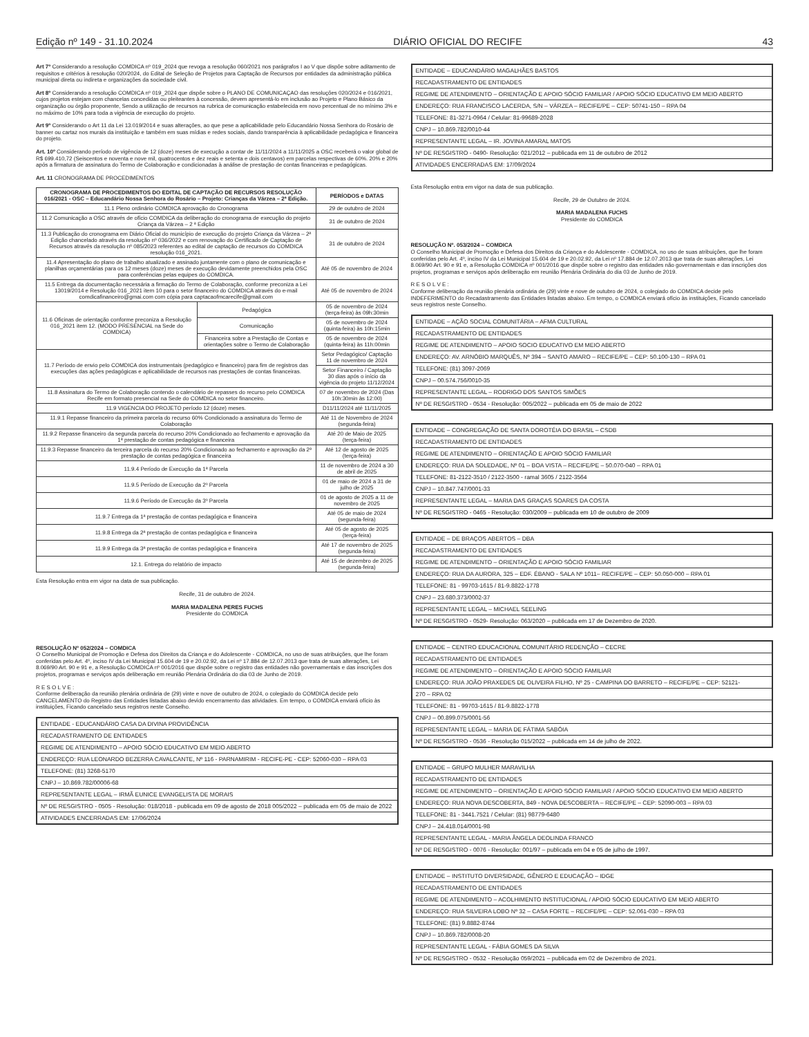Edição nº 149 - 31.10.2024 DIÁRIO OFICIAL DO RECIFE 43
Art 7º Considerando a resolução COMDICA nº 019_2024 que revoga a resolução 060/2021 nos parágrafos I ao V que dispõe sobre aditamento de requisitos e critérios à resolução 020/2024, do Edital de Seleção de Projetos para Captação de Recursos por entidades da administração pública municipal direta ou indireta e organizações da sociedade civil.
Art 8º Considerando a resolução COMDICA nº 019_2024 que dispõe sobre o PLANO DE COMUNICAÇAO das resoluções 020/2024 e 016/2021, cujos projetos estejam com chancelas concedidas ou pleiteantes à concessão, devem apresentá-lo em inclusão ao Projeto e Plano Básico da organização ou órgão proponente, Sendo a utilização de recursos na rubrica de comunicação estabelecida em novo percentual de no mínimo 3% e no máximo de 10% para toda a vigência de execução do projeto.
Art 9º Considerando o Art 11 da Lei 13.019/2014 e suas alterações, ao que pese a aplicabilidade pelo Educandário Nossa Senhora do Rosário de banner ou cartaz nos murais da instituição e também em suas mídias e redes sociais, dando transparência à aplicabilidade pedagógica e financeira do projeto.
Art. 10º Considerando período de vigência de 12 (doze) meses de execução a contar de 11/11/2024 a 11/11/2025 a OSC receberá o valor global de R$ 699.410,72 (Seiscentos e noventa e nove mil, quatrocentos e dez reais e setenta e dois centavos) em parcelas respectivas de 60%. 20% e 20% após a firmatura de assinatura do Termo de Colaboração e condicionadas à análise de prestação de contas financeiras e pedagógicas.
Art. 11 CRONOGRAMA DE PROCEDIMENTOS
| CRONOGRAMA DE PROCEDIMENTOS DO EDITAL DE CAPTAÇÃO DE RECURSOS RESOLUÇÃO 016/2021 - OSC – Educandário Nossa Senhora do Rosário – Projeto: Crianças da Várzea – 2ª Edição. | | PERÍODOS e DATAS |
| --- | --- | --- |
| 11.1 Pleno ordinário COMDICA aprovação do Cronograma | | 29 de outubro de 2024 |
| 11.2 Comunicação a OSC através de ofício COMDICA da deliberação do cronograma de execução do projeto Criança da Várzea – 2 ª Edição | | 31 de outubro de 2024 |
| 11.3 Publicação do cronograma em Diário Oficial do município de execução do projeto Criança da Várzea – 2ª Edição chancelado através da resolução nº 036/2022 e com renovação do Certificado de Captação de Recursos através da resolução nº 085/2023 referentes ao edital de captação de recursos do COMDICA resolução 016_2021. | | 31 de outubro de 2024 |
| 11.4 Apresentação do plano de trabalho atualizado e assinado juntamente com o plano de comunicação e planilhas orçamentárias para os 12 meses (doze) meses de execução devidamente preenchidos pela OSC para conferências pelas equipes do COMDICA. | | Até 05 de novembro de 2024 |
| 11.5 Entrega da documentação necessária a firmação do Termo de Colaboração, conforme preconiza a Lei 13019/2014 e Resolução 016_2021 item 10 para o setor financeiro do COMDICA através do e-mail comdicafinanceiro@gmai.com com cópia para captacaofmcarecife@gmail.com | | Até 05 de novembro de 2024 |
| 11.6 Oficinas de orientação conforme preconiza a Resolução 016_2021 item 12. (MODO PRESENCIAL na Sede do COMDICA) | Pedagógica | 05 de novembro de 2024 (terça-feira) às 09h:30min |
| | Comunicação | 05 de novembro de 2024 (quinta-feira) às 10h:15min |
| | Financeira sobre a Prestação de Contas e orientações sobre o Termo de Colaboração | 05 de novembro de 2024 (quinta-feira) às 11h:00min |
| 11.7 Período de envio pelo COMDICA dos instrumentais (pedagógico e financeiro) para fim de registros das execuções das ações pedagógicas e aplicabilidade de recursos nas prestações de contas financeiras. | | Setor Pedagógico/ Captação 11 de novembro de 2024 |
| | | Setor Financeiro / Captação 30 dias após o início da vigência do projeto 11/12/2024 |
| 11.8 Assinatura do Termo de Colaboração contendo o calendário de repasses do recurso pelo COMDICA Recife em formato presencial na Sede do COMDICA no setor financeiro. | | 07 de novembro de 2024 (Das 10h:30min às 12:00) |
| 11.9 VIGENCIA DO PROJETO período 12 (doze) meses. | | D11/11/2024 até 11/11/2025 |
| 11.9.1 Repasse financeiro da primeira parcela do recurso 60% Condicionado a assinatura do Termo de Colaboração | | Até 11 de Novembro de 2024 (segunda-feira) |
| 11.9.2 Repasse financeiro da segunda parcela do recurso 20% Condicionado ao fechamento e aprovação da 1ª prestação de contas pedagógica e financeira | | Até 20 de Maio de 2025 (terça-feira) |
| 11.9.3 Repasse financeiro da terceira parcela do recurso 20% Condicionado ao fechamento e aprovação da 2ª prestação de contas pedagógica e financeira | | Até 12 de agosto de 2025 (terça-feira) |
| 11.9.4 Período de Execução da 1ª Parcela | | 11 de novembro de 2024 a 30 de abril de 2025 |
| 11.9.5 Período de Execução da 2º Parcela | | 01 de maio de 2024 a 31 de julho de 2025 |
| 11.9.6 Período de Execução da 3º Parcela | | 01 de agosto de 2025 a 11 de novembro de 2025 |
| 11.9.7 Entrega da 1ª prestação de contas pedagógica e financeira | | Até 05 de maio de 2024 (segunda-feira) |
| 11.9.8 Entrega da 2ª prestação de contas pedagógica e financeira | | Até 05 de agosto de 2025 (terça-feira) |
| 11.9.9 Entrega da 3ª prestação de contas pedagógica e financeira | | Até 17 de novembro de 2025 (segunda-feira) |
| 12.1. Entrega do relatório de impacto | | Até 15 de dezembro de 2025 (segunda-feira) |
Esta Resolução entra em vigor na data de sua publicação.
Recife, 31 de outubro de 2024.
MARIA MADALENA PERES FUCHS
Presidente do COMDICA
RESOLUÇÃO Nº 052/2024 – COMDICA
O Conselho Municipal de Promoção e Defesa dos Direitos da Criança e do Adolescente - COMDICA, no uso de suas atribuições, que lhe foram conferidas pelo Art. 4º, inciso IV da Lei Municipal 15.604 de 19 e 20.02.92, da Lei nº 17.884 de 12.07.2013 que trata de suas alterações, Lei 8.069/90 Art. 90 e 91 e, a Resolução COMDICA nº 001/2016 que dispõe sobre o registro das entidades não governamentais e das inscrições dos projetos, programas e serviços após deliberação em reunião Plenária Ordinária do dia 03 de Junho de 2019.
R E S O L V E :
Conforme deliberação da reunião plenária ordinária de (29) vinte e nove de outubro de 2024, o colegiado do COMDICA decide pelo CANCELAMENTO do Registro das Entidades listadas abaixo devido encerramento das atividades. Em tempo, o COMDICA enviará ofício às instituições, Ficando cancelado seus registros neste Conselho.
| ENTIDADE - EDUCANDÁRIO CASA DA DIVINA PROVIDÊNCIA |
| RECADASTRAMENTO DE ENTIDADES |
| REGIME DE ATENDIMENTO – APOIO SÓCIO EDUCATIVO EM MEIO ABERTO |
| ENDEREÇO: RUA LEONARDO BEZERRA CAVALCANTE, Nº 116 - PARNAMIRIM - RECIFE-PE - CEP: 52060-030 – RPA 03 |
| TELEFONE: (81) 3268-5170 |
| CNPJ – 10.869.782/00006-68 |
| REPRESENTANTE LEGAL – IRMÃ EUNICE EVANGELISTA DE MORAIS |
| Nº DE RESGISTRO - 0505 - Resolução: 018/2018 - publicada em 09 de agosto de 2018 005/2022 – publicada em 05 de maio de 2022 |
| ATIVIDADES ENCERRADAS EM: 17/06/2024 |
| ENTIDADE – EDUCANDÁRIO MAGALHÃES BASTOS |
| RECADASTRAMENTO DE ENTIDADES |
| REGIME DE ATENDIMENTO – ORIENTAÇÃO E APOIO SÓCIO FAMILIAR / APOIO SÓCIO EDUCATIVO EM MEIO ABERTO |
| ENDEREÇO: RUA FRANCISCO LACERDA, S/N – VÁRZEA – RECIFE/PE – CEP: 50741-150 – RPA 04 |
| TELEFONE: 81-3271-0964 / Celular: 81-99689-2028 |
| CNPJ – 10.869.782/0010-44 |
| REPRESENTANTE LEGAL – IR. JOVINA AMARAL MATOS |
| Nº DE RESGISTRO - 0490- Resolução: 021/2012 – publicada em 11 de outubro de 2012 |
| ATIVIDADES ENCERRADAS EM: 17/09/2024 |
Esta Resolução entra em vigor na data de sua publicação.
Recife, 29 de Outubro de 2024.
MARIA MADALENA FUCHS
Presidente do COMDICA
RESOLUÇÃO Nº. 053/2024 – COMDICA
O Conselho Municipal de Promoção e Defesa dos Direitos da Criança e do Adolescente - COMDICA, no uso de suas atribuições, que lhe foram conferidas pelo Art. 4º, inciso IV da Lei Municipal 15.604 de 19 e 20.02.92, da Lei nº 17.884 de 12.07.2013 que trata de suas alterações, Lei 8.069/90 Art. 90 e 91 e, a Resolução COMDICA nº 001/2016 que dispõe sobre o registro das entidades não governamentais e das inscrições dos projetos, programas e serviços após deliberação em reunião Plenária Ordinária do dia 03 de Junho de 2019.
R E S O L V E :
Conforme deliberação da reunião plenária ordinária de (29) vinte e nove de outubro de 2024, o colegiado do COMDICA decide pelo INDEFERIMENTO do Recadastramento das Entidades listadas abaixo. Em tempo, o COMDICA enviará ofício às instituições, Ficando cancelado seus registros neste Conselho.
| ENTIDADE – AÇÃO SOCIAL COMUNITÁRIA – AFMA CULTURAL |
| RECADASTRAMENTO DE ENTIDADES |
| REGIME DE ATENDIMENTO – APOIO SOCIO EDUCATIVO EM MEIO ABERTO |
| ENDEREÇO: AV. ARNÓBIO MARQUÊS, Nº 394 – SANTO AMARO – RECIFE/PE – CEP: 50.100-130 – RPA 01 |
| TELEFONE: (81) 3097-2069 |
| CNPJ – 00.574.756/0010-35 |
| REPRESENTANTE LEGAL – RODRIGO DOS SANTOS SIMÕES |
| Nº DE RESGISTRO - 0534 - Resolução: 005/2022 – publicada em 05 de maio de 2022 |
| ENTIDADE – CONGREGAÇÃO DE SANTA DOROTÉIA DO BRASIL – CSDB |
| RECADASTRAMENTO DE ENTIDADES |
| REGIME DE ATENDIMENTO – ORIENTAÇÃO E APOIO SÓCIO FAMILIAR |
| ENDEREÇO: RUA DA SOLEDADE, Nº 01 – BOA VISTA – RECIFE/PE – 50.070-040 – RPA 01 |
| TELEFONE: 81-2122-3510 / 2122-3500 - ramal 3605 / 2122-3564 |
| CNPJ – 10.847.747/0001-33 |
| REPRESENTANTE LEGAL – MARIA DAS GRAÇAS SOARES DA COSTA |
| Nº DE RESGISTRO - 0465 - Resolução: 030/2009 – publicada em 10 de outubro de 2009 |
| ENTIDADE – DE BRAÇOS ABERTOS – DBA |
| RECADASTRAMENTO DE ENTIDADES |
| REGIME DE ATENDIMENTO – ORIENTAÇÃO E APOIO SÓCIO FAMILIAR |
| ENDEREÇO: RUA DA AURORA, 325 – EDF. ÉBANO - SALA Nº 1011– RECIFE/PE – CEP: 50.050-000 – RPA 01 |
| TELEFONE: 81 - 99703-1615 / 81-9.8822-1778 |
| CNPJ – 23.680.373/0002-37 |
| REPRESENTANTE LEGAL – MICHAEL SEELING |
| Nº DE RESGISTRO - 0529- Resolução: 063/2020 – publicada em 17 de Dezembro de 2020. |
| ENTIDADE – CENTRO EDUCACIONAL COMUNITÁRIO REDENÇÃO – CECRE |
| RECADASTRAMENTO DE ENTIDADES |
| REGIME DE ATENDIMENTO – ORIENTAÇÃO E APOIO SÓCIO FAMILIAR |
| ENDEREÇO: RUA JOÃO PRAXEDES DE OLIVEIRA FILHO, Nº 25 - CAMPINA DO BARRETO – RECIFE/PE – CEP: 52121- |
| 270 – RPA 02 |
| TELEFONE: 81 - 99703-1615 / 81-9.8822-1778 |
| CNPJ – 00.899.075/0001-56 |
| REPRESENTANTE LEGAL – MARIA DE FÁTIMA SABÓIA |
| Nº DE RESGISTRO - 0536 - Resolução 015/2022 – publicada em 14 de julho de 2022. |
| ENTIDADE – GRUPO MULHER MARAVILHA |
| RECADASTRAMENTO DE ENTIDADES |
| REGIME DE ATENDIMENTO – ORIENTAÇÃO E APOIO SÓCIO FAMILIAR / APOIO SÓCIO EDUCATIVO EM MEIO ABERTO |
| ENDEREÇO: RUA NOVA DESCOBERTA, 849 - NOVA DESCOBERTA – RECIFE/PE – CEP: 52090-003 – RPA 03 |
| TELEFONE: 81 - 3441.7521 / Celular: (81) 98779-6480 |
| CNPJ – 24.418.014/0001-98 |
| REPRESENTANTE LEGAL - MARIA ÂNGELA DEOLINDA FRANCO |
| Nº DE RESGISTRO - 0076 - Resolução: 001/97 – publicada em 04 e 05 de julho de 1997. |
| ENTIDADE – INSTITUTO DIVERSIDADE, GÊNERO E EDUCAÇÃO – IDGE |
| RECADASTRAMENTO DE ENTIDADES |
| REGIME DE ATENDIMENTO – ACOLHIMENTO INSTITUCIONAL / APOIO SÓCIO EDUCATIVO EM MEIO ABERTO |
| ENDEREÇO: RUA SILVEIRA LOBO Nº 32 – CASA FORTE – RECIFE/PE – CEP: 52.061-030 – RPA 03 |
| TELEFONE: (81) 9.8882-8744 |
| CNPJ – 10.869.782/0008-20 |
| REPRESENTANTE LEGAL - FÁBIA GOMES DA SILVA |
| Nº DE RESGISTRO - 0532 - Resolução 059/2021 – publicada em 02 de Dezembro de 2021. |